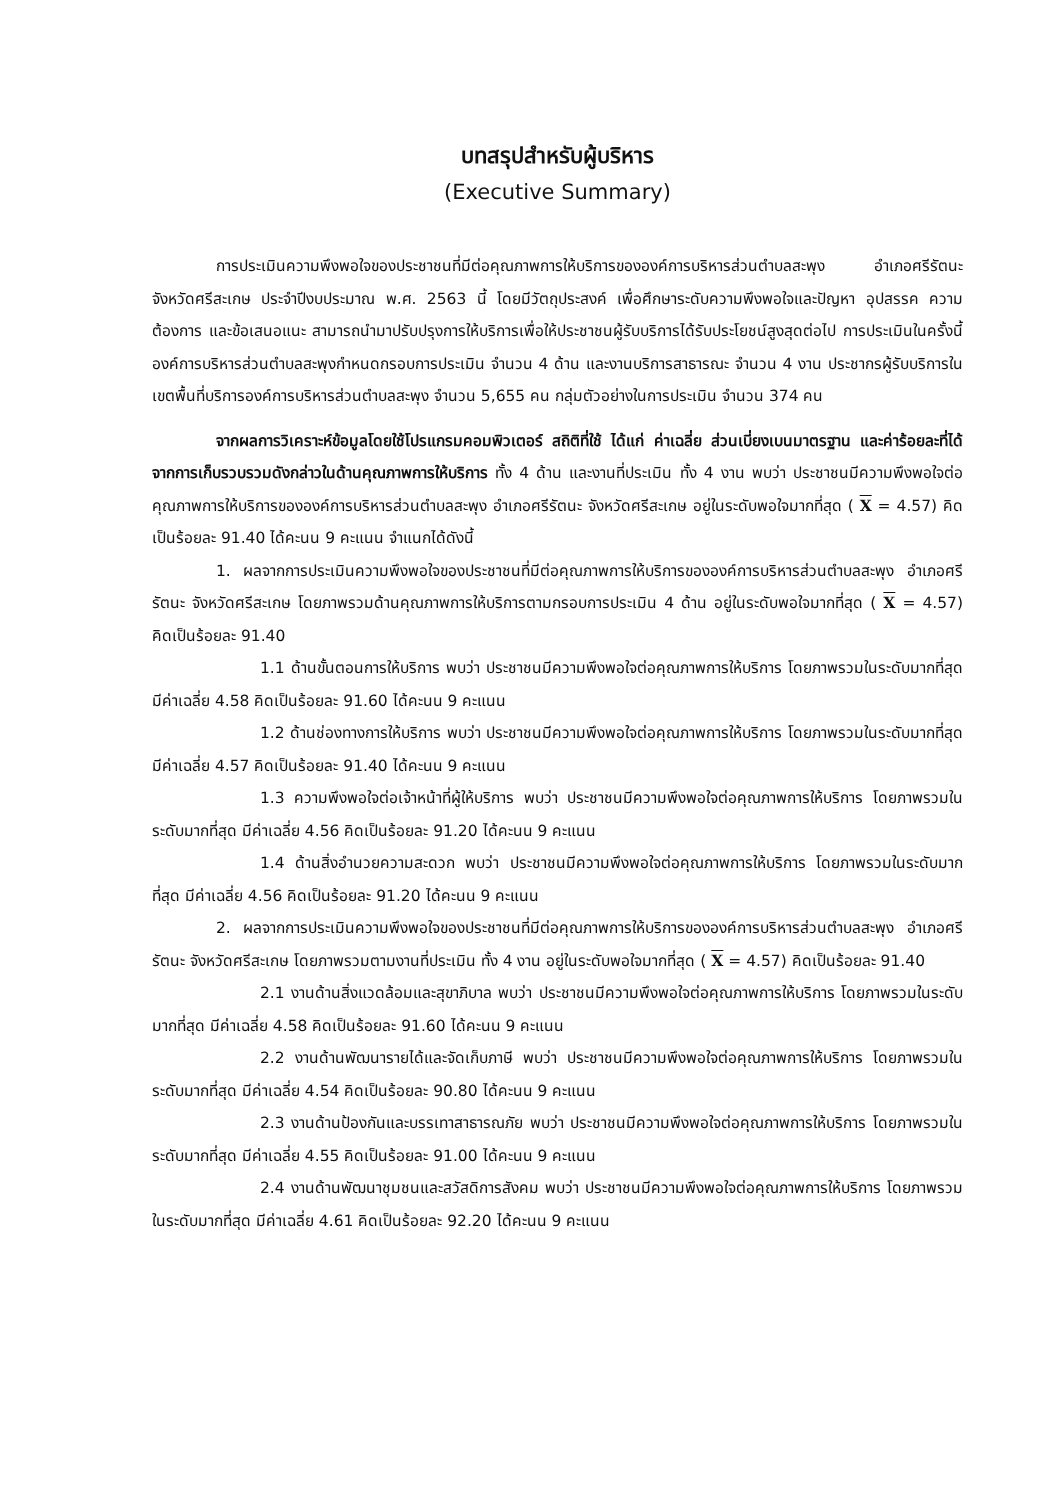บทสรุปสำหรับผู้บริหาร
(Executive Summary)
การประเมินความพึงพอใจของประชาชนที่มีต่อคุณภาพการให้บริการขององค์การบริหารส่วนตำบลสะพุง อำเภอศรีรัตนะ จังหวัดศรีสะเกษ ประจำปีงบประมาณ พ.ศ. 2563 นี้ โดยมีวัตถุประสงค์ เพื่อศึกษาระดับความพึงพอใจและปัญหา อุปสรรค ความต้องการ และข้อเสนอแนะ สามารถนำมาปรับปรุงการให้บริการเพื่อให้ประชาชนผู้รับบริการได้รับประโยชน์สูงสุดต่อไป การประเมินในครั้งนี้องค์การบริหารส่วนตำบลสะพุงกำหนดกรอบการประเมิน จำนวน 4 ด้าน และงานบริการสาธารณะ จำนวน 4 งาน ประชากรผู้รับบริการในเขตพื้นที่บริการองค์การบริหารส่วนตำบลสะพุง จำนวน 5,655 คน กลุ่มตัวอย่างในการประเมิน จำนวน 374 คน
จากผลการวิเคราะห์ข้อมูลโดยใช้โปรแกรมคอมพิวเตอร์ สถิติที่ใช้ ได้แก่ ค่าเฉลี่ย ส่วนเบี่ยงเบนมาตรฐาน และค่าร้อยละที่ได้จากการเก็บรวบรวมดังกล่าวในด้านคุณภาพการให้บริการ ทั้ง 4 ด้าน และงานที่ประเมิน ทั้ง 4 งาน พบว่า ประชาชนมีความพึงพอใจต่อคุณภาพการให้บริการขององค์การบริหารส่วนตำบลสะพุง อำเภอศรีรัตนะ จังหวัดศรีสะเกษ อยู่ในระดับพอใจมากที่สุด ( X = 4.57) คิดเป็นร้อยละ 91.40 ได้คะนน 9 คะแนน จำแนกได้ดังนี้
1. ผลจากการประเมินความพึงพอใจของประชาชนที่มีต่อคุณภาพการให้บริการขององค์การบริหารส่วนตำบลสะพุง อำเภอศรีรัตนะ จังหวัดศรีสะเกษ โดยภาพรวมด้านคุณภาพการให้บริการตามกรอบการประเมิน 4 ด้าน อยู่ในระดับพอใจมากที่สุด ( X = 4.57) คิดเป็นร้อยละ 91.40
1.1 ด้านขั้นตอนการให้บริการ พบว่า ประชาชนมีความพึงพอใจต่อคุณภาพการให้บริการ โดยภาพรวมในระดับมากที่สุด มีค่าเฉลี่ย 4.58 คิดเป็นร้อยละ 91.60 ได้คะนน 9 คะแนน
1.2 ด้านช่องทางการให้บริการ พบว่า ประชาชนมีความพึงพอใจต่อคุณภาพการให้บริการ โดยภาพรวมในระดับมากที่สุด มีค่าเฉลี่ย 4.57 คิดเป็นร้อยละ 91.40 ได้คะนน 9 คะแนน
1.3 ความพึงพอใจต่อเจ้าหน้าที่ผู้ให้บริการ พบว่า ประชาชนมีความพึงพอใจต่อคุณภาพการให้บริการ โดยภาพรวมในระดับมากที่สุด มีค่าเฉลี่ย 4.56 คิดเป็นร้อยละ 91.20 ได้คะนน 9 คะแนน
1.4 ด้านสิ่งอำนวยความสะดวก พบว่า ประชาชนมีความพึงพอใจต่อคุณภาพการให้บริการ โดยภาพรวมในระดับมากที่สุด มีค่าเฉลี่ย 4.56 คิดเป็นร้อยละ 91.20 ได้คะนน 9 คะแนน
2. ผลจากการประเมินความพึงพอใจของประชาชนที่มีต่อคุณภาพการให้บริการขององค์การบริหารส่วนตำบลสะพุง อำเภอศรีรัตนะ จังหวัดศรีสะเกษ โดยภาพรวมตามงานที่ประเมิน ทั้ง 4 งาน อยู่ในระดับพอใจมากที่สุด ( X = 4.57) คิดเป็นร้อยละ 91.40
2.1 งานด้านสิ่งแวดล้อมและสุขาภิบาล พบว่า ประชาชนมีความพึงพอใจต่อคุณภาพการให้บริการ โดยภาพรวมในระดับมากที่สุด มีค่าเฉลี่ย 4.58 คิดเป็นร้อยละ 91.60 ได้คะนน 9 คะแนน
2.2 งานด้านพัฒนารายได้และจัดเก็บภาษี พบว่า ประชาชนมีความพึงพอใจต่อคุณภาพการให้บริการ โดยภาพรวมในระดับมากที่สุด มีค่าเฉลี่ย 4.54 คิดเป็นร้อยละ 90.80 ได้คะนน 9 คะแนน
2.3 งานด้านป้องกันและบรรเทาสาธารณภัย พบว่า ประชาชนมีความพึงพอใจต่อคุณภาพการให้บริการ โดยภาพรวมในระดับมากที่สุด มีค่าเฉลี่ย 4.55 คิดเป็นร้อยละ 91.00 ได้คะนน 9 คะแนน
2.4 งานด้านพัฒนาชุมชนและสวัสดิการสังคม พบว่า ประชาชนมีความพึงพอใจต่อคุณภาพการให้บริการ โดยภาพรวมในระดับมากที่สุด มีค่าเฉลี่ย 4.61 คิดเป็นร้อยละ 92.20 ได้คะนน 9 คะแนน